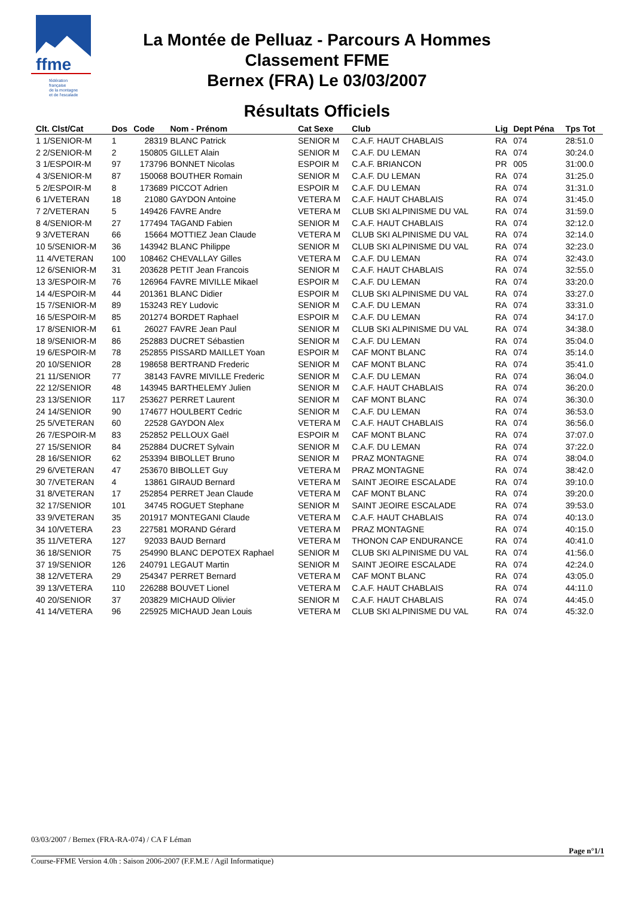ffme
fédération
française
de la montagne
et de l'escalade
La Montée de Pelluaz - Parcours A Hommes
Classement FFME
Bernex (FRA) Le 03/03/2007
Résultats Officiels
| Clt. Clst/Cat | Dos | Code | Nom - Prénom | Cat Sexe | Club | Lig | Dept Péna | Tps Tot |
| --- | --- | --- | --- | --- | --- | --- | --- | --- |
| 1 1/SENIOR-M | 1 | 28319 | BLANC Patrick | SENIOR M | C.A.F. HAUT CHABLAIS | RA | 074 | 28:51.0 |
| 2 2/SENIOR-M | 2 | 150805 | GILLET Alain | SENIOR M | C.A.F. DU LEMAN | RA | 074 | 30:24.0 |
| 3 1/ESPOIR-M | 97 | 173796 | BONNET Nicolas | ESPOIR M | C.A.F. BRIANCON | PR | 005 | 31:00.0 |
| 4 3/SENIOR-M | 87 | 150068 | BOUTHER Romain | SENIOR M | C.A.F. DU LEMAN | RA | 074 | 31:25.0 |
| 5 2/ESPOIR-M | 8 | 173689 | PICCOT Adrien | ESPOIR M | C.A.F. DU LEMAN | RA | 074 | 31:31.0 |
| 6 1/VETERAN | 18 | 21080 | GAYDON Antoine | VETERA M | C.A.F. HAUT CHABLAIS | RA | 074 | 31:45.0 |
| 7 2/VETERAN | 5 | 149426 | FAVRE Andre | VETERA M | CLUB SKI ALPINISME DU VAL | RA | 074 | 31:59.0 |
| 8 4/SENIOR-M | 27 | 177494 | TAGAND Fabien | SENIOR M | C.A.F. HAUT CHABLAIS | RA | 074 | 32:12.0 |
| 9 3/VETERAN | 66 | 15664 | MOTTIEZ Jean Claude | VETERA M | CLUB SKI ALPINISME DU VAL | RA | 074 | 32:14.0 |
| 10 5/SENIOR-M | 36 | 143942 | BLANC Philippe | SENIOR M | CLUB SKI ALPINISME DU VAL | RA | 074 | 32:23.0 |
| 11 4/VETERAN | 100 | 108462 | CHEVALLAY Gilles | VETERA M | C.A.F. DU LEMAN | RA | 074 | 32:43.0 |
| 12 6/SENIOR-M | 31 | 203628 | PETIT Jean Francois | SENIOR M | C.A.F. HAUT CHABLAIS | RA | 074 | 32:55.0 |
| 13 3/ESPOIR-M | 76 | 126964 | FAVRE MIVILLE Mikael | ESPOIR M | C.A.F. DU LEMAN | RA | 074 | 33:20.0 |
| 14 4/ESPOIR-M | 44 | 201361 | BLANC Didier | ESPOIR M | CLUB SKI ALPINISME DU VAL | RA | 074 | 33:27.0 |
| 15 7/SENIOR-M | 89 | 153243 | REY Ludovic | SENIOR M | C.A.F. DU LEMAN | RA | 074 | 33:31.0 |
| 16 5/ESPOIR-M | 85 | 201274 | BORDET Raphael | ESPOIR M | C.A.F. DU LEMAN | RA | 074 | 34:17.0 |
| 17 8/SENIOR-M | 61 | 26027 | FAVRE Jean Paul | SENIOR M | CLUB SKI ALPINISME DU VAL | RA | 074 | 34:38.0 |
| 18 9/SENIOR-M | 86 | 252883 | DUCRET Sébastien | SENIOR M | C.A.F. DU LEMAN | RA | 074 | 35:04.0 |
| 19 6/ESPOIR-M | 78 | 252855 | PISSARD MAILLET Yoan | ESPOIR M | CAF MONT BLANC | RA | 074 | 35:14.0 |
| 20 10/SENIOR | 28 | 198658 | BERTRAND Frederic | SENIOR M | CAF MONT BLANC | RA | 074 | 35:41.0 |
| 21 11/SENIOR | 77 | 38143 | FAVRE MIVILLE Frederic | SENIOR M | C.A.F. DU LEMAN | RA | 074 | 36:04.0 |
| 22 12/SENIOR | 48 | 143945 | BARTHELEMY Julien | SENIOR M | C.A.F. HAUT CHABLAIS | RA | 074 | 36:20.0 |
| 23 13/SENIOR | 117 | 253627 | PERRET Laurent | SENIOR M | CAF MONT BLANC | RA | 074 | 36:30.0 |
| 24 14/SENIOR | 90 | 174677 | HOULBERT Cedric | SENIOR M | C.A.F. DU LEMAN | RA | 074 | 36:53.0 |
| 25 5/VETERAN | 60 | 22528 | GAYDON Alex | VETERA M | C.A.F. HAUT CHABLAIS | RA | 074 | 36:56.0 |
| 26 7/ESPOIR-M | 83 | 252852 | PELLOUX Gaël | ESPOIR M | CAF MONT BLANC | RA | 074 | 37:07.0 |
| 27 15/SENIOR | 84 | 252884 | DUCRET Sylvain | SENIOR M | C.A.F. DU LEMAN | RA | 074 | 37:22.0 |
| 28 16/SENIOR | 62 | 253394 | BIBOLLET Bruno | SENIOR M | PRAZ MONTAGNE | RA | 074 | 38:04.0 |
| 29 6/VETERAN | 47 | 253670 | BIBOLLET Guy | VETERA M | PRAZ MONTAGNE | RA | 074 | 38:42.0 |
| 30 7/VETERAN | 4 | 13861 | GIRAUD Bernard | VETERA M | SAINT JEOIRE ESCALADE | RA | 074 | 39:10.0 |
| 31 8/VETERAN | 17 | 252854 | PERRET Jean Claude | VETERA M | CAF MONT BLANC | RA | 074 | 39:20.0 |
| 32 17/SENIOR | 101 | 34745 | ROGUET Stephane | SENIOR M | SAINT JEOIRE ESCALADE | RA | 074 | 39:53.0 |
| 33 9/VETERAN | 35 | 201917 | MONTEGANI Claude | VETERA M | C.A.F. HAUT CHABLAIS | RA | 074 | 40:13.0 |
| 34 10/VETERA | 23 | 227581 | MORAND Gérard | VETERA M | PRAZ MONTAGNE | RA | 074 | 40:15.0 |
| 35 11/VETERA | 127 | 92033 | BAUD Bernard | VETERA M | THONON CAP ENDURANCE | RA | 074 | 40:41.0 |
| 36 18/SENIOR | 75 | 254990 | BLANC DEPOTEX Raphael | SENIOR M | CLUB SKI ALPINISME DU VAL | RA | 074 | 41:56.0 |
| 37 19/SENIOR | 126 | 240791 | LEGAUT Martin | SENIOR M | SAINT JEOIRE ESCALADE | RA | 074 | 42:24.0 |
| 38 12/VETERA | 29 | 254347 | PERRET Bernard | VETERA M | CAF MONT BLANC | RA | 074 | 43:05.0 |
| 39 13/VETERA | 110 | 226288 | BOUVET Lionel | VETERA M | C.A.F. HAUT CHABLAIS | RA | 074 | 44:11.0 |
| 40 20/SENIOR | 37 | 203829 | MICHAUD Olivier | SENIOR M | C.A.F. HAUT CHABLAIS | RA | 074 | 44:45.0 |
| 41 14/VETERA | 96 | 225925 | MICHAUD Jean Louis | VETERA M | CLUB SKI ALPINISME DU VAL | RA | 074 | 45:32.0 |
03/03/2007 / Bernex (FRA-RA-074) / CA F Léman
Page n°1/1
Course-FFME Version 4.0h : Saison 2006-2007 (F.F.M.E / Agil Informatique)